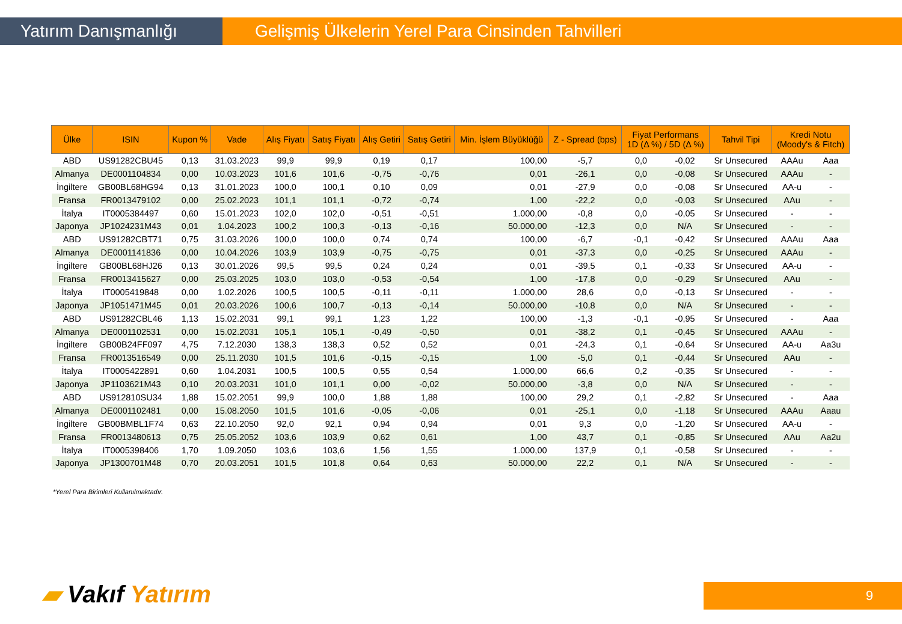Yatırım Danışmanlığı Gelişmiş Ülkelerin Yerel Para Cinsinden Tahvilleri
| Ülke | ISIN | Kupon % | Vade | Alış Fiyatı | Satış Fiyatı | Alış Getiri | Satış Getiri | Min. İşlem Büyüklüğü | Z - Spread (bps) | Fiyat Performans 1D (Δ %) / 5D (Δ %) | | Tahvil Tipi | Kredi Notu (Moody's & Fitch) | |
| --- | --- | --- | --- | --- | --- | --- | --- | --- | --- | --- | --- | --- | --- | --- |
| ABD | US91282CBU45 | 0,13 | 31.03.2023 | 99,9 | 99,9 | 0,19 | 0,17 | 100,00 | -5,7 | 0,0 | -0,02 | Sr Unsecured | AAAu | Aaa |
| Almanya | DE0001104834 | 0,00 | 10.03.2023 | 101,6 | 101,6 | -0,75 | -0,76 | 0,01 | -26,1 | 0,0 | -0,08 | Sr Unsecured | AAAu | - |
| İngiltere | GB00BL68HG94 | 0,13 | 31.01.2023 | 100,0 | 100,1 | 0,10 | 0,09 | 0,01 | -27,9 | 0,0 | -0,08 | Sr Unsecured | AA-u | - |
| Fransa | FR0013479102 | 0,00 | 25.02.2023 | 101,1 | 101,1 | -0,72 | -0,74 | 1,00 | -22,2 | 0,0 | -0,03 | Sr Unsecured | AAu | - |
| İtalya | IT0005384497 | 0,60 | 15.01.2023 | 102,0 | 102,0 | -0,51 | -0,51 | 1.000,00 | -0,8 | 0,0 | -0,05 | Sr Unsecured | - | - |
| Japonya | JP1024231M43 | 0,01 | 1.04.2023 | 100,2 | 100,3 | -0,13 | -0,16 | 50.000,00 | -12,3 | 0,0 | N/A | Sr Unsecured | - | - |
| ABD | US91282CBT71 | 0,75 | 31.03.2026 | 100,0 | 100,0 | 0,74 | 0,74 | 100,00 | -6,7 | -0,1 | -0,42 | Sr Unsecured | AAAu | Aaa |
| Almanya | DE0001141836 | 0,00 | 10.04.2026 | 103,9 | 103,9 | -0,75 | -0,75 | 0,01 | -37,3 | 0,0 | -0,25 | Sr Unsecured | AAAu | - |
| İngiltere | GB00BL68HJ26 | 0,13 | 30.01.2026 | 99,5 | 99,5 | 0,24 | 0,24 | 0,01 | -39,5 | 0,1 | -0,33 | Sr Unsecured | AA-u | - |
| Fransa | FR0013415627 | 0,00 | 25.03.2025 | 103,0 | 103,0 | -0,53 | -0,54 | 1,00 | -17,8 | 0,0 | -0,29 | Sr Unsecured | AAu | - |
| İtalya | IT0005419848 | 0,00 | 1.02.2026 | 100,5 | 100,5 | -0,11 | -0,11 | 1.000,00 | 28,6 | 0,0 | -0,13 | Sr Unsecured | - | - |
| Japonya | JP1051471M45 | 0,01 | 20.03.2026 | 100,6 | 100,7 | -0,13 | -0,14 | 50.000,00 | -10,8 | 0,0 | N/A | Sr Unsecured | - | - |
| ABD | US91282CBL46 | 1,13 | 15.02.2031 | 99,1 | 99,1 | 1,23 | 1,22 | 100,00 | -1,3 | -0,1 | -0,95 | Sr Unsecured | - | Aaa |
| Almanya | DE0001102531 | 0,00 | 15.02.2031 | 105,1 | 105,1 | -0,49 | -0,50 | 0,01 | -38,2 | 0,1 | -0,45 | Sr Unsecured | AAAu | - |
| İngiltere | GB00B24FF097 | 4,75 | 7.12.2030 | 138,3 | 138,3 | 0,52 | 0,52 | 0,01 | -24,3 | 0,1 | -0,64 | Sr Unsecured | AA-u | Aa3u |
| Fransa | FR0013516549 | 0,00 | 25.11.2030 | 101,5 | 101,6 | -0,15 | -0,15 | 1,00 | -5,0 | 0,1 | -0,44 | Sr Unsecured | AAu | - |
| İtalya | IT0005422891 | 0,60 | 1.04.2031 | 100,5 | 100,5 | 0,55 | 0,54 | 1.000,00 | 66,6 | 0,2 | -0,35 | Sr Unsecured | - | - |
| Japonya | JP1103621M43 | 0,10 | 20.03.2031 | 101,0 | 101,1 | 0,00 | -0,02 | 50.000,00 | -3,8 | 0,0 | N/A | Sr Unsecured | - | - |
| ABD | US912810SU34 | 1,88 | 15.02.2051 | 99,9 | 100,0 | 1,88 | 1,88 | 100,00 | 29,2 | 0,1 | -2,82 | Sr Unsecured | - | Aaa |
| Almanya | DE0001102481 | 0,00 | 15.08.2050 | 101,5 | 101,6 | -0,05 | -0,06 | 0,01 | -25,1 | 0,0 | -1,18 | Sr Unsecured | AAAu | Aaau |
| İngiltere | GB00BMBL1F74 | 0,63 | 22.10.2050 | 92,0 | 92,1 | 0,94 | 0,94 | 0,01 | 9,3 | 0,0 | -1,20 | Sr Unsecured | AA-u | - |
| Fransa | FR0013480613 | 0,75 | 25.05.2052 | 103,6 | 103,9 | 0,62 | 0,61 | 1,00 | 43,7 | 0,1 | -0,85 | Sr Unsecured | AAu | Aa2u |
| İtalya | IT0005398406 | 1,70 | 1.09.2050 | 103,6 | 103,6 | 1,56 | 1,55 | 1.000,00 | 137,9 | 0,1 | -0,58 | Sr Unsecured | - | - |
| Japonya | JP1300701M48 | 0,70 | 20.03.2051 | 101,5 | 101,8 | 0,64 | 0,63 | 50.000,00 | 22,2 | 0,1 | N/A | Sr Unsecured | - | - |
*Yerel Para Birimleri Kullanılmaktadır.
▰ Vakıf Yatırım 9